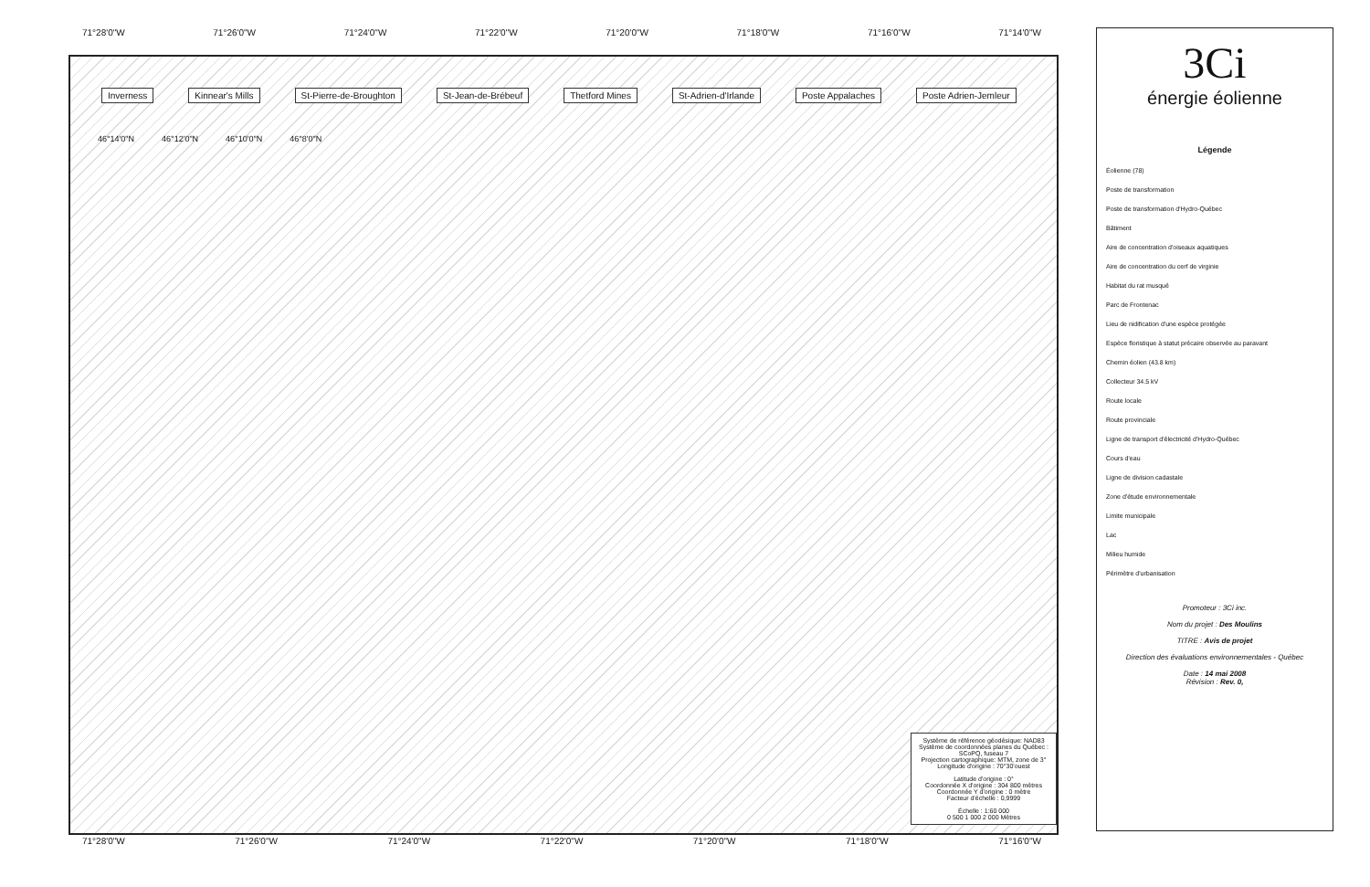71°28'0"W 71°26'0"W 71°24'0"W 71°22'0"W 71°20'0"W 71°18'0"W 71°16'0"W 71°14'0"W
Inverness Kinnear's Mills St-Pierre-de-Broughton St-Jean-de-Brébeuf Thetford Mines St-Adrien-d'Irlande Poste Appalaches Poste Adrien-Jemleur 46°14'0"N 46°12'0"N 46°10'0"N 46°8'0"N
Système de référence géodésique: NAD83
Système de coordonnées planes du Québec : SCoPQ, fuseau 7
Projection cartographique: MTM, zone de 3°
Longitude d'origine : 70°30'ouest
Latitude d'origine : 0°
Coordonnée X d'origine : 304 800 mètres
Coordonnée Y d'origine : 0 mètre
Facteur d'échelle : 0,9999
Échelle : 1:60 000
0 500 1 000 2 000 Mètres
71°28'0"W 71°26'0"W 71°24'0"W 71°22'0"W 71°20'0"W 71°18'0"W 71°16'0"W
3Ci
énergie éolienne
Légende
Éolienne (78)
Poste de transformation
Poste de transformation d'Hydro-Québec
Bâtiment
Aire de concentration d'oiseaux aquatiques
Aire de concentration du cerf de virginie
Habitat du rat musqué
Parc de Frontenac
Lieu de nidification d'une espèce protégée
Espèce floristique à statut précaire observée au paravant
Chemin éolien (43.8 km)
Collecteur 34.5 kV
Route locale
Route provinciale
Ligne de transport d'électricité d'Hydro-Québec
Cours d'eau
Ligne de division cadastale
Zone d'étude environnementale
Limite municipale
Lac
Milieu humide
Périmètre d'urbanisation
Promoteur : 3Ci inc.
Nom du projet : Des Moulins
TITRE : Avis de projet
Direction des évaluations environnementales - Québec
Date : 14 mai 2008
Révision : Rev. 0,